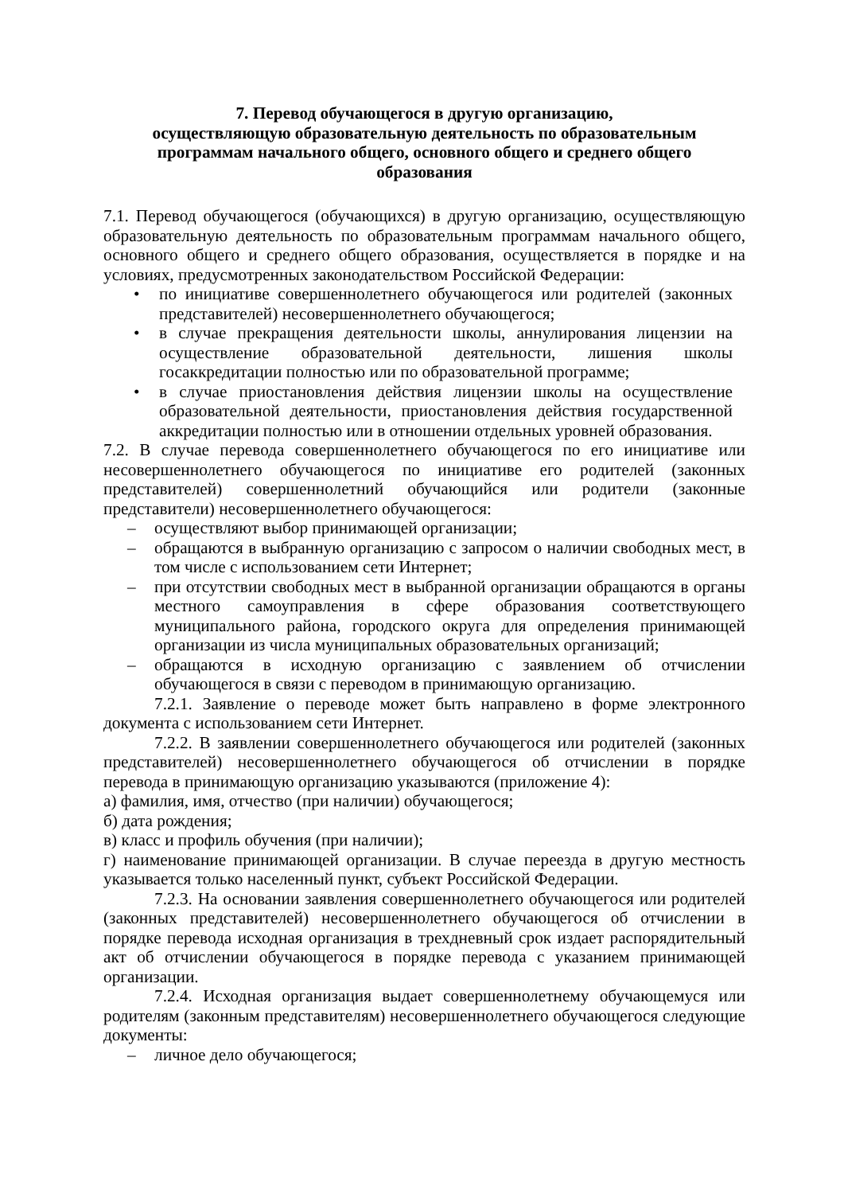7. Перевод обучающегося в другую организацию,
осуществляющую образовательную деятельность по образовательным
программам начального общего, основного общего и среднего общего
образования
7.1. Перевод обучающегося (обучающихся) в другую организацию, осуществляющую образовательную деятельность по образовательным программам начального общего, основного общего и среднего общего образования, осуществляется в порядке и на условиях, предусмотренных законодательством Российской Федерации:
• по инициативе совершеннолетнего обучающегося или родителей (законных представителей) несовершеннолетнего обучающегося;
• в случае прекращения деятельности школы, аннулирования лицензии на осуществление образовательной деятельности, лишения школы госаккредитации полностью или по образовательной программе;
• в случае приостановления действия лицензии школы на осуществление образовательной деятельности, приостановления действия государственной аккредитации полностью или в отношении отдельных уровней образования.
7.2. В случае перевода совершеннолетнего обучающегося по его инициативе или несовершеннолетнего обучающегося по инициативе его родителей (законных представителей) совершеннолетний обучающийся или родители (законные представители) несовершеннолетнего обучающегося:
– осуществляют выбор принимающей организации;
– обращаются в выбранную организацию с запросом о наличии свободных мест, в том числе с использованием сети Интернет;
– при отсутствии свободных мест в выбранной организации обращаются в органы местного самоуправления в сфере образования соответствующего муниципального района, городского округа для определения принимающей организации из числа муниципальных образовательных организаций;
– обращаются в исходную организацию с заявлением об отчислении обучающегося в связи с переводом в принимающую организацию.
7.2.1. Заявление о переводе может быть направлено в форме электронного документа с использованием сети Интернет.
7.2.2. В заявлении совершеннолетнего обучающегося или родителей (законных представителей) несовершеннолетнего обучающегося об отчислении в порядке перевода в принимающую организацию указываются (приложение 4):
а) фамилия, имя, отчество (при наличии) обучающегося;
б) дата рождения;
в) класс и профиль обучения (при наличии);
г) наименование принимающей организации. В случае переезда в другую местность указывается только населенный пункт, субъект Российской Федерации.
7.2.3. На основании заявления совершеннолетнего обучающегося или родителей (законных представителей) несовершеннолетнего обучающегося об отчислении в порядке перевода исходная организация в трехдневный срок издает распорядительный акт об отчислении обучающегося в порядке перевода с указанием принимающей организации.
7.2.4. Исходная организация выдает совершеннолетнему обучающемуся или родителям (законным представителям) несовершеннолетнего обучающегося следующие документы:
– личное дело обучающегося;